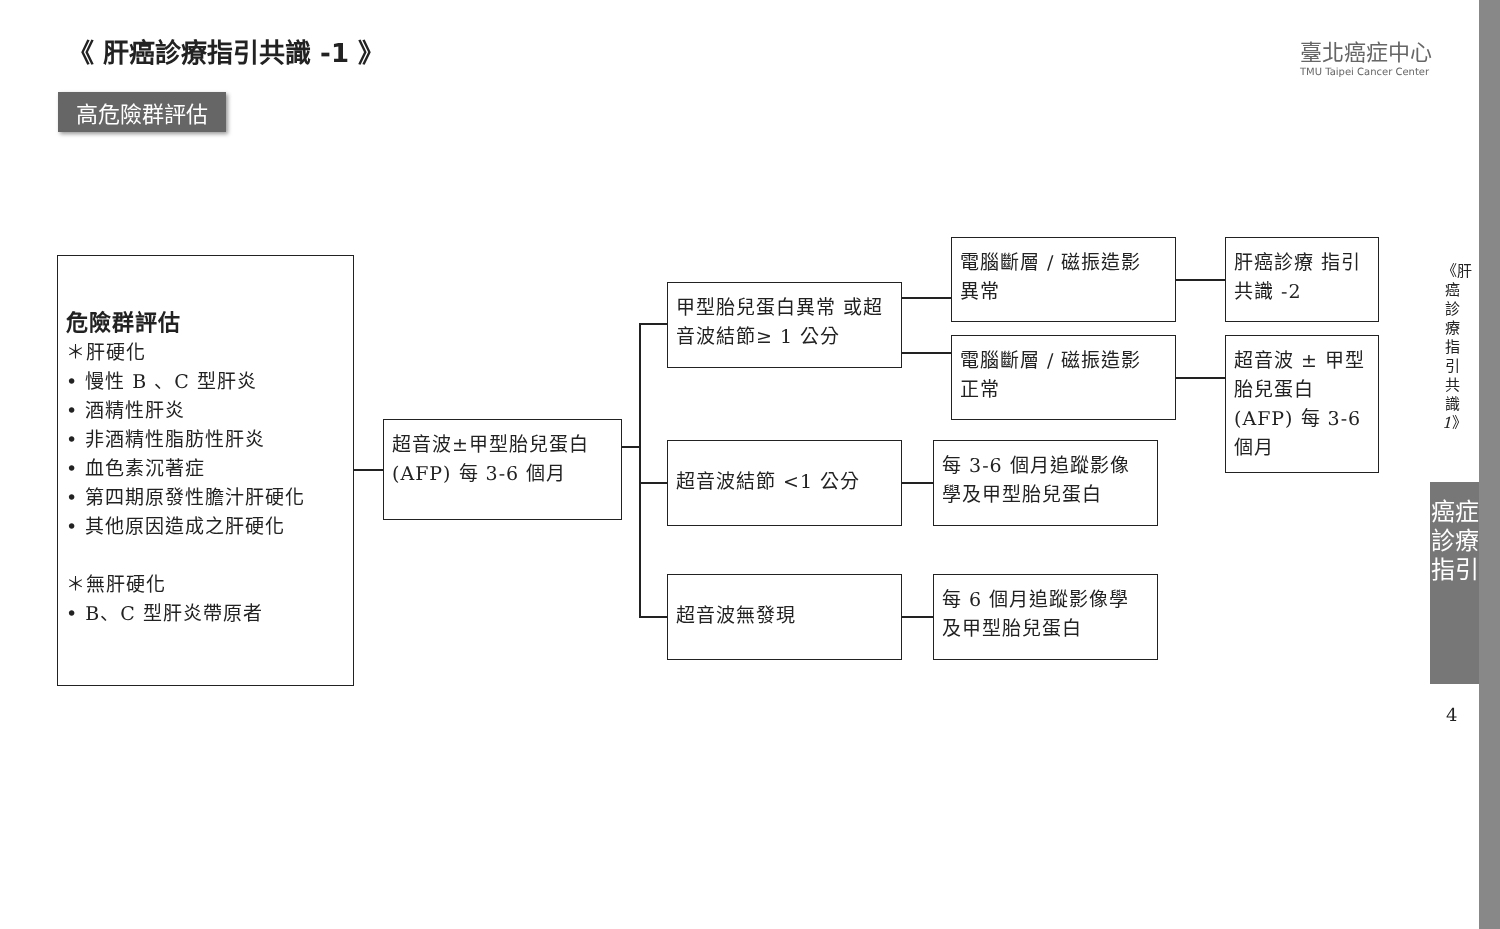《 肝癌診療指引共識 -1 》
臺北癌症中心
TMU Taipei Cancer Center
高危險群評估
危險群評估
＊肝硬化
• 慢性 B 、C 型肝炎
• 酒精性肝炎
• 非酒精性脂肪性肝炎
• 血色素沉著症
• 第四期原發性膽汁肝硬化
• 其他原因造成之肝硬化
＊無肝硬化
• B、C 型肝炎帶原者
超音波±甲型胎兒蛋白 (AFP) 每 3-6 個月
甲型胎兒蛋白異常 或超音波結節≥ 1 公分
超音波結節 <1 公分
超音波無發現
電腦斷層 / 磁振造影 異常
電腦斷層 / 磁振造影 正常
每 3-6 個月追蹤影像 學及甲型胎兒蛋白
每 6 個月追蹤影像學 及甲型胎兒蛋白
肝癌診療 指引共識 -2
超音波 ± 甲型胎兒蛋白 (AFP) 每 3-6 個月
《肝癌診療指引共識1》
癌症診療指引
4